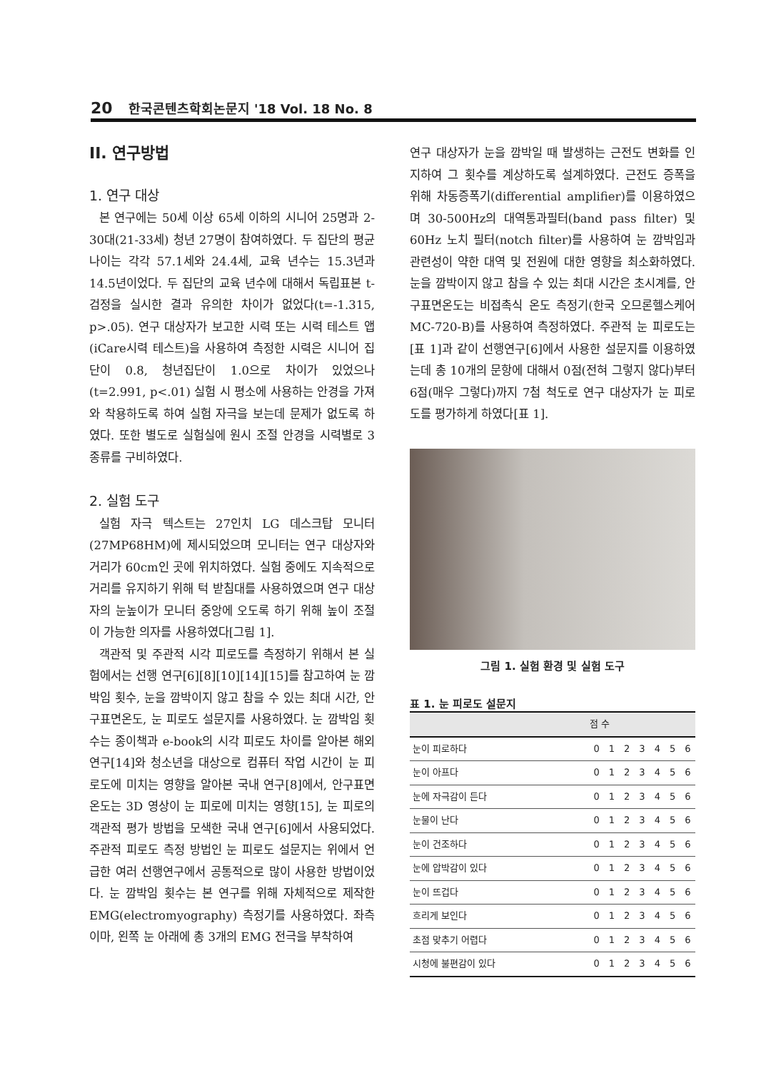20 한국콘텐츠학회논문지 '18 Vol. 18 No. 8
II. 연구방법
1. 연구 대상
본 연구에는 50세 이상 65세 이하의 시니어 25명과 2-30대(21-33세) 청년 27명이 참여하였다. 두 집단의 평균 나이는 각각 57.1세와 24.4세, 교육 년수는 15.3년과 14.5년이었다. 두 집단의 교육 년수에 대해서 독립표본 t-검정을 실시한 결과 유의한 차이가 없었다(t=-1.315, p>.05). 연구 대상자가 보고한 시력 또는 시력 테스트 앱(iCare시력 테스트)을 사용하여 측정한 시력은 시니어 집단이 0.8, 청년집단이 1.0으로 차이가 있었으나(t=2.991, p<.01) 실험 시 평소에 사용하는 안경을 가져와 착용하도록 하여 실험 자극을 보는데 문제가 없도록 하였다. 또한 별도로 실험실에 원시 조절 안경을 시력별로 3종류를 구비하였다.
2. 실험 도구
실험 자극 텍스트는 27인치 LG 데스크탑 모니터(27MP68HM)에 제시되었으며 모니터는 연구 대상자와 거리가 60cm인 곳에 위치하였다. 실험 중에도 지속적으로 거리를 유지하기 위해 턱 받침대를 사용하였으며 연구 대상자의 눈높이가 모니터 중앙에 오도록 하기 위해 높이 조절이 가능한 의자를 사용하였다[그림 1].
객관적 및 주관적 시각 피로도를 측정하기 위해서 본 실험에서는 선행 연구[6][8][10][14][15]를 참고하여 눈 깜박임 횟수, 눈을 깜박이지 않고 참을 수 있는 최대 시간, 안구표면온도, 눈 피로도 설문지를 사용하였다. 눈 깜박임 횟수는 종이책과 e-book의 시각 피로도 차이를 알아본 해외 연구[14]와 청소년을 대상으로 컴퓨터 작업 시간이 눈 피로도에 미치는 영향을 알아본 국내 연구[8]에서, 안구표면온도는 3D 영상이 눈 피로에 미치는 영향[15], 눈 피로의 객관적 평가 방법을 모색한 국내 연구[6]에서 사용되었다. 주관적 피로도 측정 방법인 눈 피로도 설문지는 위에서 언급한 여러 선행연구에서 공통적으로 많이 사용한 방법이었다. 눈 깜박임 횟수는 본 연구를 위해 자체적으로 제작한 EMG(electromyography) 측정기를 사용하였다. 좌측 이마, 왼쪽 눈 아래에 총 3개의 EMG 전극을 부착하여
연구 대상자가 눈을 깜박일 때 발생하는 근전도 변화를 인지하여 그 횟수를 계상하도록 설계하였다. 근전도 증폭을 위해 차동증폭기(differential amplifier)를 이용하였으며 30-500Hz의 대역통과필터(band pass filter) 및 60Hz 노치 필터(notch filter)를 사용하여 눈 깜박임과 관련성이 약한 대역 및 전원에 대한 영향을 최소화하였다. 눈을 깜박이지 않고 참을 수 있는 최대 시간은 초시계를, 안구표면온도는 비접촉식 온도 측정기(한국 오므론헬스케어 MC-720-B)를 사용하여 측정하였다. 주관적 눈 피로도는 [표 1]과 같이 선행연구[6]에서 사용한 설문지를 이용하였는데 총 10개의 문항에 대해서 0점(전혀 그렇지 않다)부터 6점(매우 그렇다)까지 7첨 척도로 연구 대상자가 눈 피로도를 평가하게 하였다[표 1].
그림 1. 실험 환경 및 실험 도구
표 1. 눈 피로도 설문지
| | 점 수 | | | | | | |
| --- | --- | --- | --- | --- | --- | --- | --- |
| 눈이 피로하다 | 0 | 1 | 2 | 3 | 4 | 5 | 6 |
| 눈이 아프다 | 0 | 1 | 2 | 3 | 4 | 5 | 6 |
| 눈에 자극감이 든다 | 0 | 1 | 2 | 3 | 4 | 5 | 6 |
| 눈물이 난다 | 0 | 1 | 2 | 3 | 4 | 5 | 6 |
| 눈이 건조하다 | 0 | 1 | 2 | 3 | 4 | 5 | 6 |
| 눈에 압박감이 있다 | 0 | 1 | 2 | 3 | 4 | 5 | 6 |
| 눈이 뜨겁다 | 0 | 1 | 2 | 3 | 4 | 5 | 6 |
| 흐리게 보인다 | 0 | 1 | 2 | 3 | 4 | 5 | 6 |
| 초점 맞추기 어렵다 | 0 | 1 | 2 | 3 | 4 | 5 | 6 |
| 시청에 불편감이 있다 | 0 | 1 | 2 | 3 | 4 | 5 | 6 |